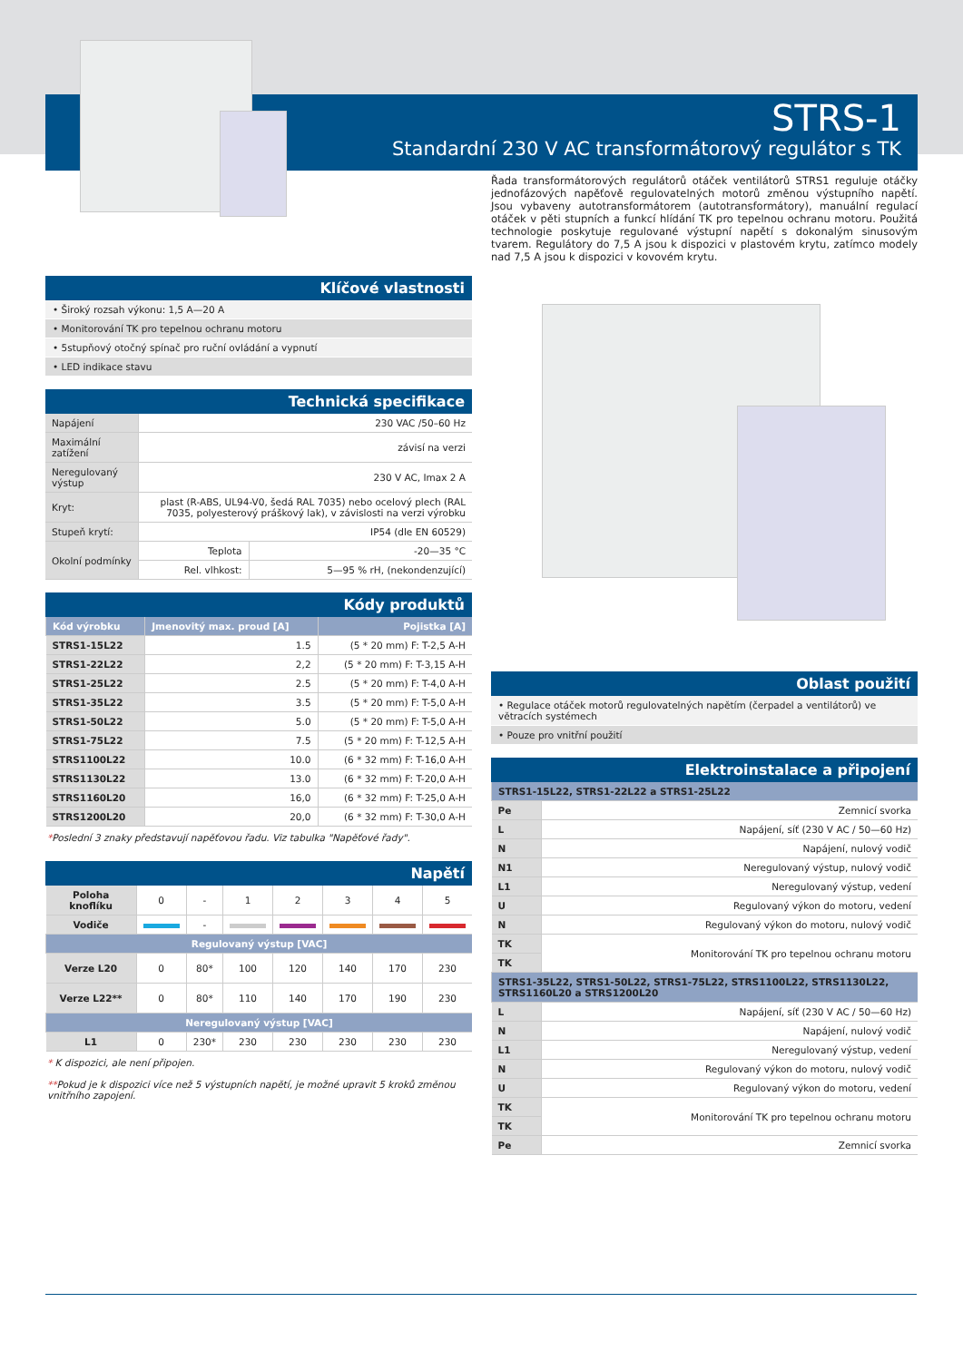STRS-1
Standardní 230 V AC transformátorový regulátor s TK
Řada transformátorových regulátorů otáček ventilátorů STRS1 reguluje otáčky jednofázových napěťově regulovatelných motorů změnou výstupního napětí. Jsou vybaveny autotransformátorem (autotransformátory), manuální regulací otáček v pěti stupních a funkcí hlídání TK pro tepelnou ochranu motoru. Použitá technologie poskytuje regulované výstupní napětí s dokonalým sinusovým tvarem. Regulátory do 7,5 A jsou k dispozici v plastovém krytu, zatímco modely nad 7,5 A jsou k dispozici v kovovém krytu.
Klíčové vlastnosti
• Široký rozsah výkonu: 1,5 A—20 A
• Monitorování TK pro tepelnou ochranu motoru
• 5stupňový otočný spínač pro ruční ovládání a vypnutí
• LED indikace stavu
Technická specifikace
| Napájení | 230 VAC /50–60 Hz | |
| Maximální zatížení | závisí na verzi | |
| Neregulovaný výstup | 230 V AC, Imax 2 A | |
| Kryt: | plast (R-ABS, UL94-V0, šedá RAL 7035) nebo ocelový plech (RAL 7035, polyesterový práškový lak), v závislosti na verzi výrobku | |
| Stupeň krytí: | IP54 (dle EN 60529) | |
| Okolní podmínky | Teplota | -20—35 °C |
| | Rel. vlhkost: | 5—95 % rH, (nekondenzující) |
Kódy produktů
| Kód výrobku | Jmenovitý max. proud [A] | Pojistka [A] |
| --- | --- | --- |
| STRS1-15L22 | 1.5 | (5 * 20 mm) F: T-2,5 A-H |
| STRS1-22L22 | 2,2 | (5 * 20 mm) F: T-3,15 A-H |
| STRS1-25L22 | 2.5 | (5 * 20 mm) F: T-4,0 A-H |
| STRS1-35L22 | 3.5 | (5 * 20 mm) F: T-5,0 A-H |
| STRS1-50L22 | 5.0 | (5 * 20 mm) F: T-5,0 A-H |
| STRS1-75L22 | 7.5 | (5 * 20 mm) F: T-12,5 A-H |
| STRS1100L22 | 10.0 | (6 * 32 mm) F: T-16,0 A-H |
| STRS1130L22 | 13.0 | (6 * 32 mm) F: T-20,0 A-H |
| STRS1160L20 | 16,0 | (6 * 32 mm) F: T-25,0 A-H |
| STRS1200L20 | 20,0 | (6 * 32 mm) F: T-30,0 A-H |
*Poslední 3 znaky představují napěťovou řadu. Viz tabulka "Napěťové řady".
Napětí
| Poloha knoflíku | 0 | - | 1 | 2 | 3 | 4 | 5 |
| Vodiče | | - | | | | | |
| Regulovaný výstup [VAC] | | | | | | | |
| Verze L20 | 0 | 80* | 100 | 120 | 140 | 170 | 230 |
| Verze L22** | 0 | 80* | 110 | 140 | 170 | 190 | 230 |
| Neregulovaný výstup [VAC] | | | | | | | |
| L1 | 0 | 230* | 230 | 230 | 230 | 230 | 230 |
* K dispozici, ale není připojen.
**Pokud je k dispozici více než 5 výstupních napětí, je možné upravit 5 kroků změnou vnitřního zapojení.
Oblast použití
• Regulace otáček motorů regulovatelných napětím (čerpadel a ventilátorů) ve větracích systémech
• Pouze pro vnitřní použití
Elektroinstalace a připojení
| STRS1-15L22, STRS1-22L22 a STRS1-25L22 | |
| --- | --- |
| Pe | Zemnicí svorka |
| L | Napájení, síť (230 V AC / 50—60 Hz) |
| N | Napájení, nulový vodič |
| N1 | Neregulovaný výstup, nulový vodič |
| L1 | Neregulovaný výstup, vedení |
| U | Regulovaný výkon do motoru, vedení |
| N | Regulovaný výkon do motoru, nulový vodič |
| TK | Monitorování TK pro tepelnou ochranu motoru |
| TK | |
| STRS1-35L22, STRS1-50L22, STRS1-75L22, STRS1100L22, STRS1130L22, STRS1160L20 a STRS1200L20 | |
| L | Napájení, síť (230 V AC / 50—60 Hz) |
| N | Napájení, nulový vodič |
| L1 | Neregulovaný výstup, vedení |
| N | Regulovaný výkon do motoru, nulový vodič |
| U | Regulovaný výkon do motoru, vedení |
| TK | Monitorování TK pro tepelnou ochranu motoru |
| TK | |
| Pe | Zemnicí svorka |